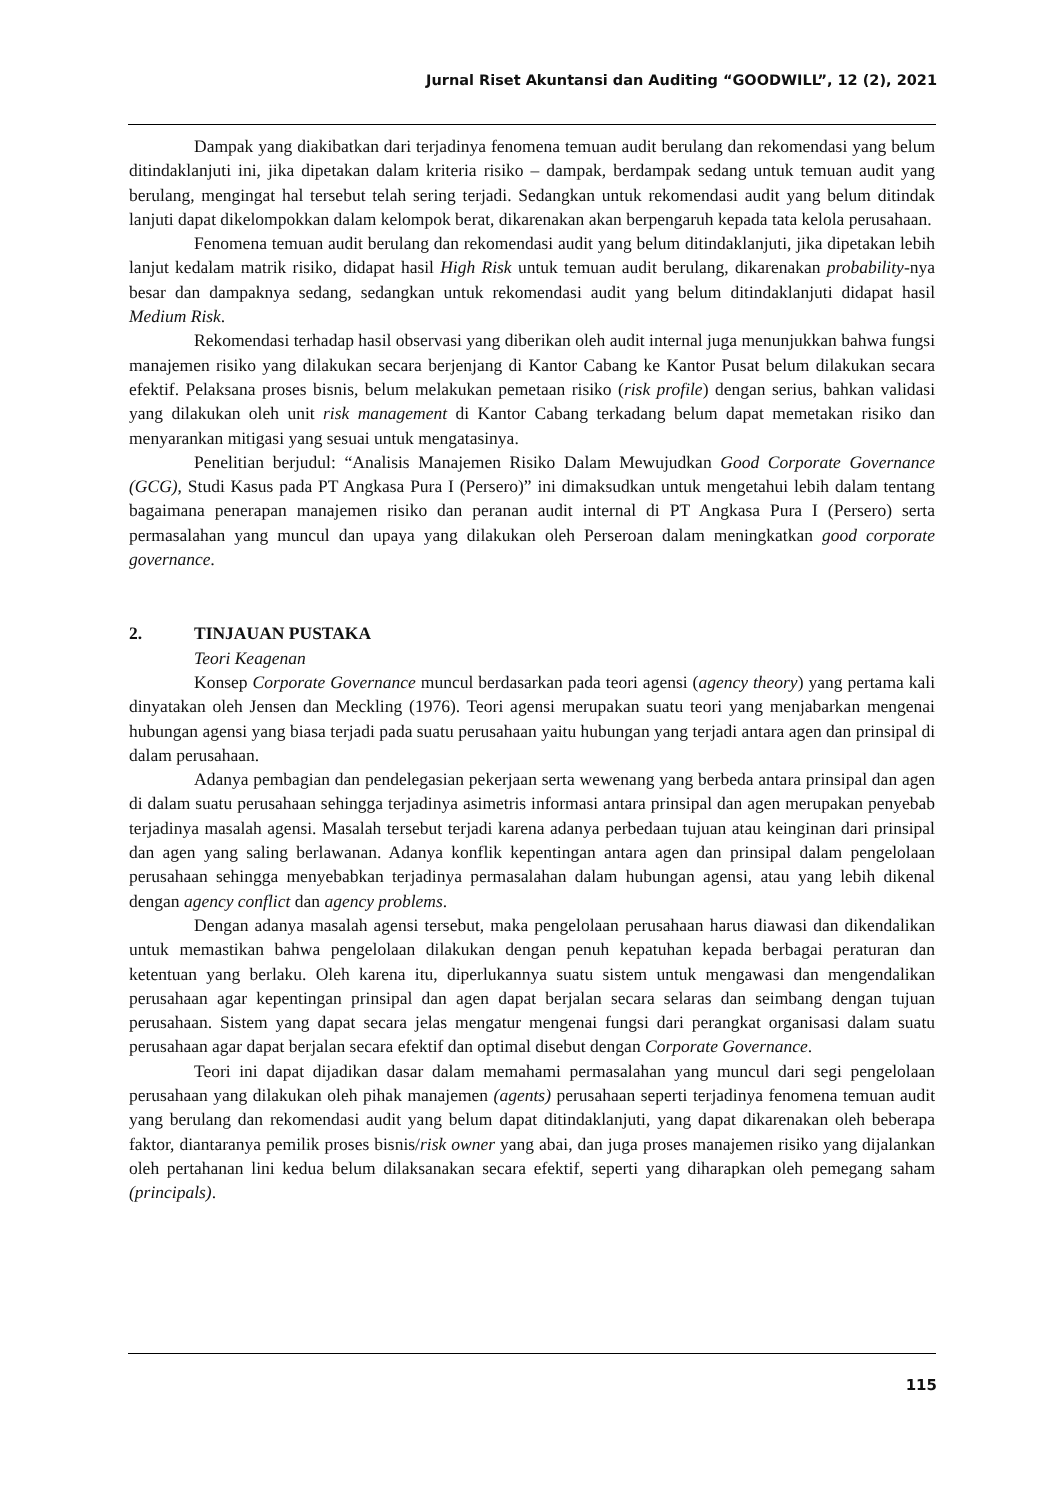Jurnal Riset Akuntansi dan Auditing “GOODWILL”, 12 (2), 2021
Dampak yang diakibatkan dari terjadinya fenomena temuan audit berulang dan rekomendasi yang belum ditindaklanjuti ini, jika dipetakan dalam kriteria risiko – dampak, berdampak sedang untuk temuan audit yang berulang, mengingat hal tersebut telah sering terjadi. Sedangkan untuk rekomendasi audit yang belum ditindak lanjuti dapat dikelompokkan dalam kelompok berat, dikarenakan akan berpengaruh kepada tata kelola perusahaan.
Fenomena temuan audit berulang dan rekomendasi audit yang belum ditindaklanjuti, jika dipetakan lebih lanjut kedalam matrik risiko, didapat hasil High Risk untuk temuan audit berulang, dikarenakan probability-nya besar dan dampaknya sedang, sedangkan untuk rekomendasi audit yang belum ditindaklanjuti didapat hasil Medium Risk.
Rekomendasi terhadap hasil observasi yang diberikan oleh audit internal juga menunjukkan bahwa fungsi manajemen risiko yang dilakukan secara berjenjang di Kantor Cabang ke Kantor Pusat belum dilakukan secara efektif. Pelaksana proses bisnis, belum melakukan pemetaan risiko (risk profile) dengan serius, bahkan validasi yang dilakukan oleh unit risk management di Kantor Cabang terkadang belum dapat memetakan risiko dan menyarankan mitigasi yang sesuai untuk mengatasinya.
Penelitian berjudul: “Analisis Manajemen Risiko Dalam Mewujudkan Good Corporate Governance (GCG), Studi Kasus pada PT Angkasa Pura I (Persero)” ini dimaksudkan untuk mengetahui lebih dalam tentang bagaimana penerapan manajemen risiko dan peranan audit internal di PT Angkasa Pura I (Persero) serta permasalahan yang muncul dan upaya yang dilakukan oleh Perseroan dalam meningkatkan good corporate governance.
2. TINJAUAN PUSTAKA
Teori Keagenan
Konsep Corporate Governance muncul berdasarkan pada teori agensi (agency theory) yang pertama kali dinyatakan oleh Jensen dan Meckling (1976). Teori agensi merupakan suatu teori yang menjabarkan mengenai hubungan agensi yang biasa terjadi pada suatu perusahaan yaitu hubungan yang terjadi antara agen dan prinsipal di dalam perusahaan.
Adanya pembagian dan pendelegasian pekerjaan serta wewenang yang berbeda antara prinsipal dan agen di dalam suatu perusahaan sehingga terjadinya asimetris informasi antara prinsipal dan agen merupakan penyebab terjadinya masalah agensi. Masalah tersebut terjadi karena adanya perbedaan tujuan atau keinginan dari prinsipal dan agen yang saling berlawanan. Adanya konflik kepentingan antara agen dan prinsipal dalam pengelolaan perusahaan sehingga menyebabkan terjadinya permasalahan dalam hubungan agensi, atau yang lebih dikenal dengan agency conflict dan agency problems.
Dengan adanya masalah agensi tersebut, maka pengelolaan perusahaan harus diawasi dan dikendalikan untuk memastikan bahwa pengelolaan dilakukan dengan penuh kepatuhan kepada berbagai peraturan dan ketentuan yang berlaku. Oleh karena itu, diperlukannya suatu sistem untuk mengawasi dan mengendalikan perusahaan agar kepentingan prinsipal dan agen dapat berjalan secara selaras dan seimbang dengan tujuan perusahaan. Sistem yang dapat secara jelas mengatur mengenai fungsi dari perangkat organisasi dalam suatu perusahaan agar dapat berjalan secara efektif dan optimal disebut dengan Corporate Governance.
Teori ini dapat dijadikan dasar dalam memahami permasalahan yang muncul dari segi pengelolaan perusahaan yang dilakukan oleh pihak manajemen (agents) perusahaan seperti terjadinya fenomena temuan audit yang berulang dan rekomendasi audit yang belum dapat ditindaklanjuti, yang dapat dikarenakan oleh beberapa faktor, diantaranya pemilik proses bisnis/risk owner yang abai, dan juga proses manajemen risiko yang dijalankan oleh pertahanan lini kedua belum dilaksanakan secara efektif, seperti yang diharapkan oleh pemegang saham (principals).
115